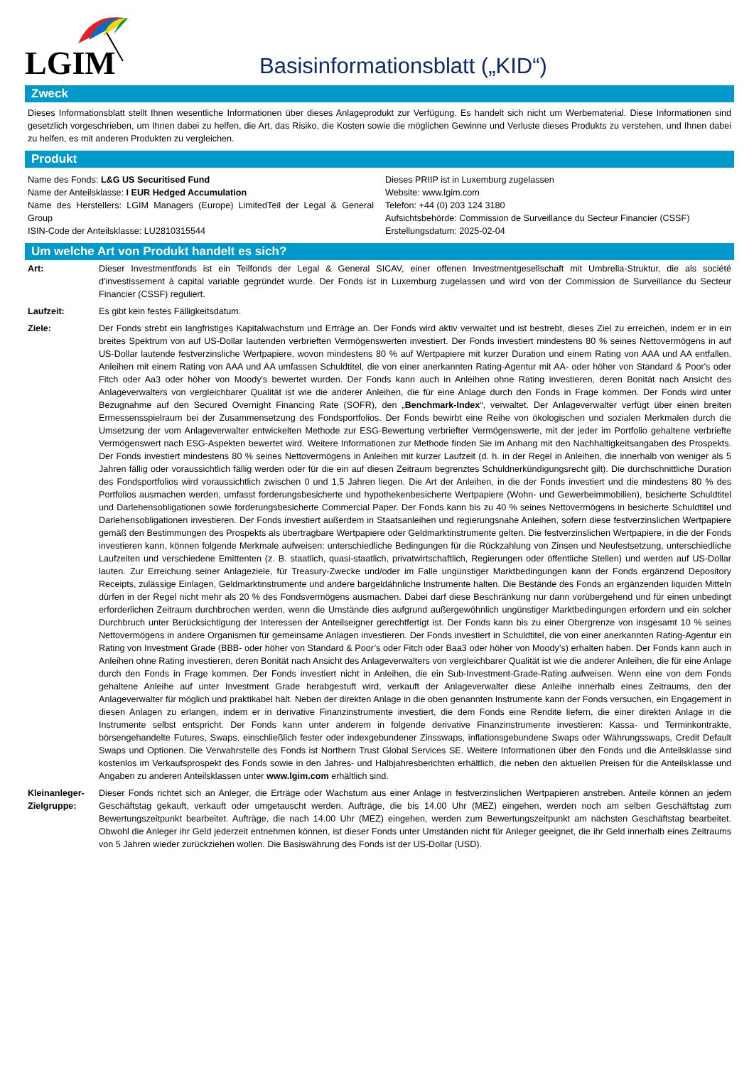LGIM
Basisinformationsblatt („KID“)
Zweck
Dieses Informationsblatt stellt Ihnen wesentliche Informationen über dieses Anlageprodukt zur Verfügung. Es handelt sich nicht um Werbematerial. Diese Informationen sind gesetzlich vorgeschrieben, um Ihnen dabei zu helfen, die Art, das Risiko, die Kosten sowie die möglichen Gewinne und Verluste dieses Produkts zu verstehen, und Ihnen dabei zu helfen, es mit anderen Produkten zu vergleichen.
Produkt
Name des Fonds: L&G US Securitised Fund
Name der Anteilsklasse: I EUR Hedged Accumulation
Name des Herstellers: LGIM Managers (Europe) LimitedTeil der Legal & General Group
ISIN-Code der Anteilsklasse: LU2810315544
Dieses PRIIP ist in Luxemburg zugelassen
Website: www.lgim.com
Telefon: +44 (0) 203 124 3180
Aufsichtsbehörde: Commission de Surveillance du Secteur Financier (CSSF)
Erstellungsdatum: 2025-02-04
Um welche Art von Produkt handelt es sich?
Art: Dieser Investmentfonds ist ein Teilfonds der Legal & General SICAV, einer offenen Investmentgesellschaft mit Umbrella-Struktur, die als société d'investissement à capital variable gegründet wurde. Der Fonds ist in Luxemburg zugelassen und wird von der Commission de Surveillance du Secteur Financier (CSSF) reguliert.
Laufzeit: Es gibt kein festes Fälligkeitsdatum.
Ziele: Der Fonds strebt ein langfristiges Kapitalwachstum und Erträge an. Der Fonds wird aktiv verwaltet und ist bestrebt, dieses Ziel zu erreichen, indem er in ein breites Spektrum von auf US-Dollar lautenden verbrieften Vermögenswerten investiert. Der Fonds investiert mindestens 80 % seines Nettovermögens in auf US-Dollar lautende festverzinsliche Wertpapiere, wovon mindestens 80 % auf Wertpapiere mit kurzer Duration und einem Rating von AAA und AA entfallen. Anleihen mit einem Rating von AAA und AA umfassen Schuldtitel, die von einer anerkannten Rating-Agentur mit AA- oder höher von Standard & Poor's oder Fitch oder Aa3 oder höher von Moody's bewertet wurden. Der Fonds kann auch in Anleihen ohne Rating investieren, deren Bonität nach Ansicht des Anlageverwalters von vergleichbarer Qualität ist wie die anderer Anleihen, die für eine Anlage durch den Fonds in Frage kommen. Der Fonds wird unter Bezugnahme auf den Secured Overnight Financing Rate (SOFR), den „Benchmark-Index“, verwaltet. Der Anlageverwalter verfügt über einen breiten Ermessensspielraum bei der Zusammensetzung des Fondsportfolios. Der Fonds bewirbt eine Reihe von ökologischen und sozialen Merkmalen durch die Umsetzung der vom Anlageverwalter entwickelten Methode zur ESG-Bewertung verbriefter Vermögenswerte, mit der jeder im Portfolio gehaltene verbriefte Vermögenswert nach ESG-Aspekten bewertet wird. Weitere Informationen zur Methode finden Sie im Anhang mit den Nachhaltigkeitsangaben des Prospekts. Der Fonds investiert mindestens 80 % seines Nettovermögens in Anleihen mit kurzer Laufzeit (d. h. in der Regel in Anleihen, die innerhalb von weniger als 5 Jahren fällig oder voraussichtlich fällig werden oder für die ein auf diesen Zeitraum begrenztes Schuldnerkündigungsrecht gilt). Die durchschnittliche Duration des Fondsportfolios wird voraussichtlich zwischen 0 und 1,5 Jahren liegen. Die Art der Anleihen, in die der Fonds investiert und die mindestens 80 % des Portfolios ausmachen werden, umfasst forderungsbesicherte und hypothekenbesicherte Wertpapiere (Wohn- und Gewerbeimmobilien), besicherte Schuldtitel und Darlehensobligationen sowie forderungsbesicherte Commercial Paper. Der Fonds kann bis zu 40 % seines Nettovermögens in besicherte Schuldtitel und Darlehensobligationen investieren. Der Fonds investiert außerdem in Staatsanleihen und regierungsnahe Anleihen, sofern diese festverzinslichen Wertpapiere gemäß den Bestimmungen des Prospekts als übertragbare Wertpapiere oder Geldmarktinstrumente gelten. Die festverzinslichen Wertpapiere, in die der Fonds investieren kann, können folgende Merkmale aufweisen: unterschiedliche Bedingungen für die Rückzahlung von Zinsen und Neufestsetzung, unterschiedliche Laufzeiten und verschiedene Emittenten (z. B. staatlich, quasi-staatlich, privatwirtschaftlich, Regierungen oder öffentliche Stellen) und werden auf US-Dollar lauten. Zur Erreichung seiner Anlageziele, für Treasury-Zwecke und/oder im Falle ungünstiger Marktbedingungen kann der Fonds ergänzend Depository Receipts, zulässige Einlagen, Geldmarktinstrumente und andere bargeldähnliche Instrumente halten. Die Bestände des Fonds an ergänzenden liquiden Mitteln dürfen in der Regel nicht mehr als 20 % des Fondsvermögens ausmachen. Dabei darf diese Beschränkung nur dann vorübergehend und für einen unbedingt erforderlichen Zeitraum durchbrochen werden, wenn die Umstände dies aufgrund außergewöhnlich ungünstiger Marktbedingungen erfordern und ein solcher Durchbruch unter Berücksichtigung der Interessen der Anteilseigner gerechtfertigt ist. Der Fonds kann bis zu einer Obergrenze von insgesamt 10 % seines Nettovermögens in andere Organismen für gemeinsame Anlagen investieren. Der Fonds investiert in Schuldtitel, die von einer anerkannten Rating-Agentur ein Rating von Investment Grade (BBB- oder höher von Standard & Poor’s oder Fitch oder Baa3 oder höher von Moody’s) erhalten haben. Der Fonds kann auch in Anleihen ohne Rating investieren, deren Bonität nach Ansicht des Anlageverwalters von vergleichbarer Qualität ist wie die anderer Anleihen, die für eine Anlage durch den Fonds in Frage kommen. Der Fonds investiert nicht in Anleihen, die ein Sub-Investment-Grade-Rating aufweisen. Wenn eine von dem Fonds gehaltene Anleihe auf unter Investment Grade herabgestuft wird, verkauft der Anlageverwalter diese Anleihe innerhalb eines Zeitraums, den der Anlageverwalter für möglich und praktikabel hält. Neben der direkten Anlage in die oben genannten Instrumente kann der Fonds versuchen, ein Engagement in diesen Anlagen zu erlangen, indem er in derivative Finanzinstrumente investiert, die dem Fonds eine Rendite liefern, die einer direkten Anlage in die Instrumente selbst entspricht. Der Fonds kann unter anderem in folgende derivative Finanzinstrumente investieren: Kassa- und Terminkontrakte, börsengehandelte Futures, Swaps, einschließlich fester oder indexgebundener Zinsswaps, inflationsgebundene Swaps oder Währungsswaps, Credit Default Swaps und Optionen. Die Verwahrstelle des Fonds ist Northern Trust Global Services SE. Weitere Informationen über den Fonds und die Anteilsklasse sind kostenlos im Verkaufsprospekt des Fonds sowie in den Jahres- und Halbjahresberichten erhältlich, die neben den aktuellen Preisen für die Anteilsklasse und Angaben zu anderen Anteilsklassen unter www.lgim.com erhältlich sind.
Kleinanleger-Zielgruppe:
Dieser Fonds richtet sich an Anleger, die Erträge oder Wachstum aus einer Anlage in festverzinslichen Wertpapieren anstreben. Anteile können an jedem Geschäftstag gekauft, verkauft oder umgetauscht werden. Aufträge, die bis 14.00 Uhr (MEZ) eingehen, werden noch am selben Geschäftstag zum Bewertungszeitpunkt bearbeitet. Aufträge, die nach 14.00 Uhr (MEZ) eingehen, werden zum Bewertungszeitpunkt am nächsten Geschäftstag bearbeitet. Obwohl die Anleger ihr Geld jederzeit entnehmen können, ist dieser Fonds unter Umständen nicht für Anleger geeignet, die ihr Geld innerhalb eines Zeitraums von 5 Jahren wieder zurückziehen wollen. Die Basiswährung des Fonds ist der US-Dollar (USD).